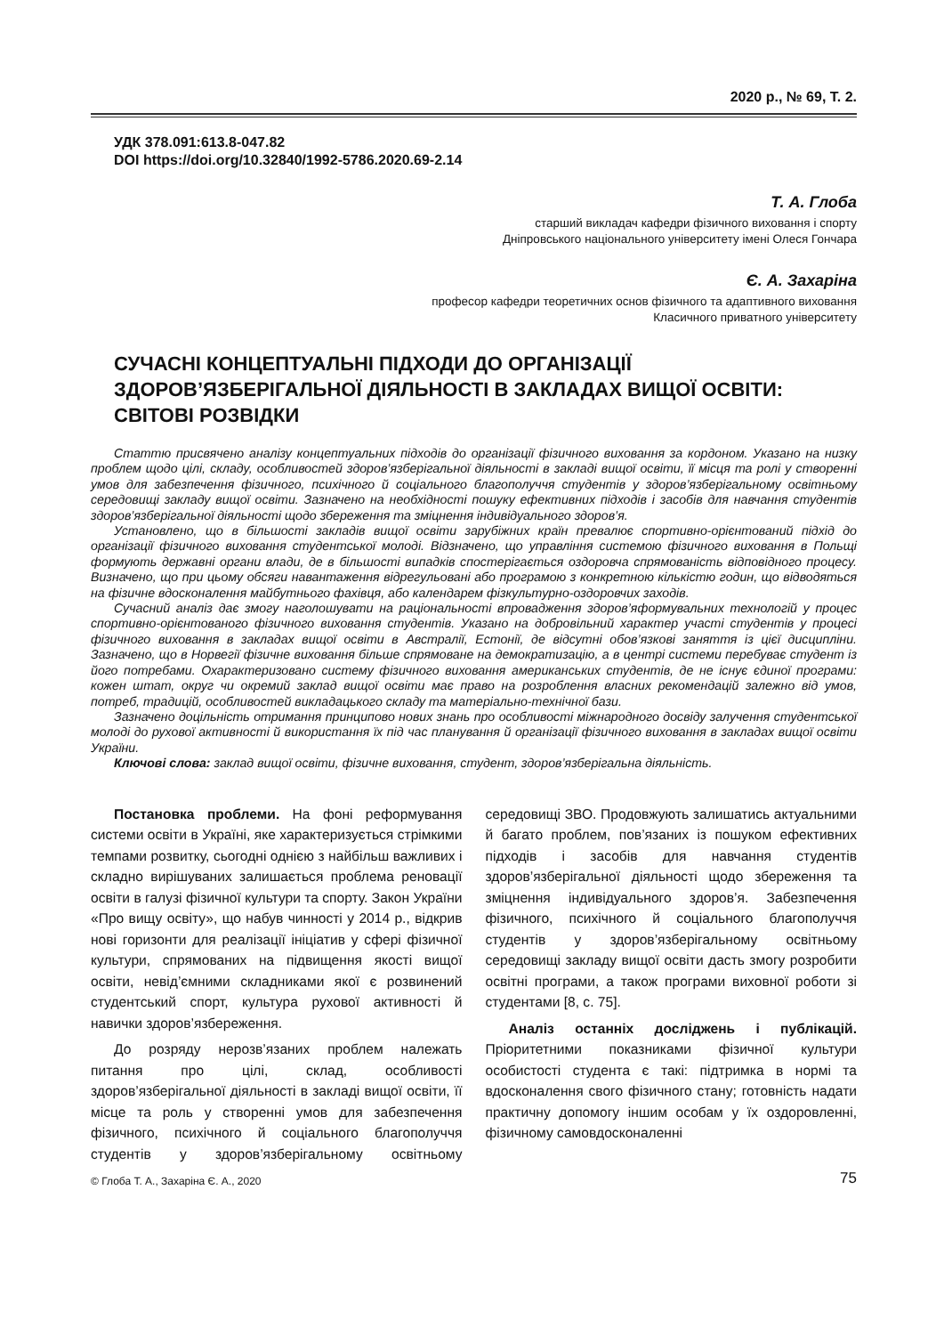2020 р., № 69, Т. 2.
УДК 378.091:613.8-047.82
DOI https://doi.org/10.32840/1992-5786.2020.69-2.14
Т. А. Глоба
старший викладач кафедри фізичного виховання і спорту
Дніпровського національного університету імені Олеся Гончара
Є. А. Захаріна
професор кафедри теоретичних основ фізичного та адаптивного виховання
Класичного приватного університету
СУЧАСНІ КОНЦЕПТУАЛЬНІ ПІДХОДИ ДО ОРГАНІЗАЦІЇ ЗДОРОВ’ЯЗБЕРІГАЛЬНОЇ ДІЯЛЬНОСТІ В ЗАКЛАДАХ ВИЩОЇ ОСВІТИ: СВІТОВІ РОЗВІДКИ
Статтю присвячено аналізу концептуальних підходів до організації фізичного виховання за кордоном. Указано на низку проблем щодо цілі, складу, особливостей здоров’язберігальної діяльності в закладі вищої освіти, її місця та ролі у створенні умов для забезпечення фізичного, психічного й соціального благополуччя студентів у здоров’язберігальному освітньому середовищі закладу вищої освіти. Зазначено на необхідності пошуку ефективних підходів і засобів для навчання студентів здоров’язберігальної діяльності щодо збереження та зміцнення індивідуального здоров’я.
Установлено, що в більшості закладів вищої освіти зарубіжних країн превалює спортивно-орієнтований підхід до організації фізичного виховання студентської молоді. Відзначено, що управління системою фізичного виховання в Польщі формують державні органи влади, де в більшості випадків спостерігається оздоровча спрямованість відповідного процесу. Визначено, що при цьому обсяги навантаження відрегульовані або програмою з конкретною кількістю годин, що відводяться на фізичне вдосконалення майбутнього фахівця, або календарем фізкультурно-оздоровчих заходів.
Сучасний аналіз дає змогу наголошувати на раціональності впровадження здоров’яформувальних технологій у процес спортивно-орієнтованого фізичного виховання студентів. Указано на добровільний характер участі студентів у процесі фізичного виховання в закладах вищої освіти в Австралії, Естонії, де відсутні обов’язкові заняття із цієї дисципліни. Зазначено, що в Норвегії фізичне виховання більше спрямоване на демократизацію, а в центрі системи перебуває студент із його потребами. Охарактеризовано систему фізичного виховання американських студентів, де не існує єдиної програми: кожен штат, округ чи окремий заклад вищої освіти має право на розроблення власних рекомендацій залежно від умов, потреб, традицій, особливостей викладацького складу та матеріально-технічної бази.
Зазначено доцільність отримання принципово нових знань про особливості міжнародного досвіду залучення студентської молоді до рухової активності й використання їх під час планування й організації фізичного виховання в закладах вищої освіти України.
Ключові слова: заклад вищої освіти, фізичне виховання, студент, здоров’язберігальна діяльність.
Постановка проблеми. На фоні реформування системи освіти в Україні, яке характеризується стрімкими темпами розвитку, сьогодні однією з найбільш важливих і складно вирішуваних залишається проблема реновації освіти в галузі фізичної культури та спорту. Закон України «Про вищу освіту», що набув чинності у 2014 р., відкрив нові горизонти для реалізації ініціатив у сфері фізичної культури, спрямованих на підвищення якості вищої освіти, невід’ємними складниками якої є розвинений студентський спорт, культура рухової активності й навички здоров’язбереження.
До розряду нерозв’язаних проблем належать питання про цілі, склад, особливості здоров’язберігальної діяльності в закладі вищої освіти, її місце та роль у створенні умов для забезпечення фізичного, психічного й соціального благополуччя студентів у здоров’язберігальному освітньому середовищі ЗВО. Продовжують залишатись актуальними й багато проблем, пов’язаних із пошуком ефективних підходів і засобів для навчання студентів здоров’язберігальної діяльності щодо збереження та зміцнення індивідуального здоров’я. Забезпечення фізичного, психічного й соціального благополуччя студентів у здоров’язберігальному освітньому середовищі закладу вищої освіти дасть змогу розробити освітні програми, а також програми виховної роботи зі студентами [8, с. 75].
Аналіз останніх досліджень і публікацій. Пріоритетними показниками фізичної культури особистості студента є такі: підтримка в нормі та вдосконалення свого фізичного стану; готовність надати практичну допомогу іншим особам у їх оздоровленні, фізичному самовдосконаленні
© Глоба Т. А., Захаріна Є. А., 2020 75